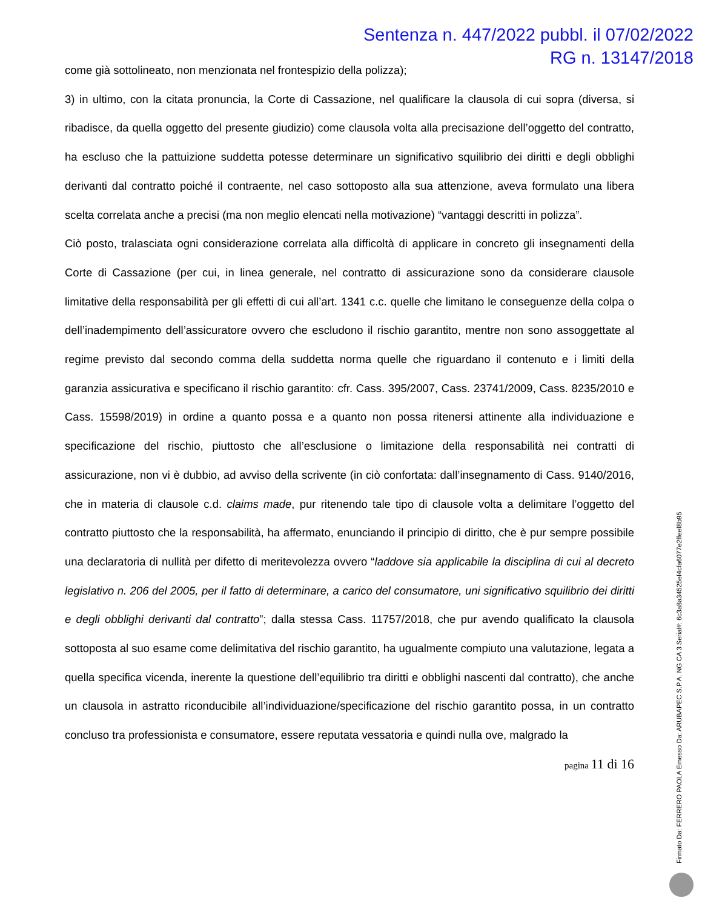Sentenza n. 447/2022 pubbl. il 07/02/2022
RG n. 13147/2018
come già sottolineato, non menzionata nel frontespizio della polizza);
3) in ultimo, con la citata pronuncia, la Corte di Cassazione, nel qualificare la clausola di cui sopra (diversa, si ribadisce, da quella oggetto del presente giudizio) come clausola volta alla precisazione dell’oggetto del contratto, ha escluso che la pattuizione suddetta potesse determinare un significativo squilibrio dei diritti e degli obblighi derivanti dal contratto poiché il contraente, nel caso sottoposto alla sua attenzione, aveva formulato una libera scelta correlata anche a precisi (ma non meglio elencati nella motivazione) “vantaggi descritti in polizza”.
Ciò posto, tralasciata ogni considerazione correlata alla difficoltà di applicare in concreto gli insegnamenti della Corte di Cassazione (per cui, in linea generale, nel contratto di assicurazione sono da considerare clausole limitative della responsabilità per gli effetti di cui all’art. 1341 c.c. quelle che limitano le conseguenze della colpa o dell’inadempimento dell’assicuratore ovvero che escludono il rischio garantito, mentre non sono assoggettate al regime previsto dal secondo comma della suddetta norma quelle che riguardano il contenuto e i limiti della garanzia assicurativa e specificano il rischio garantito: cfr. Cass. 395/2007, Cass. 23741/2009, Cass. 8235/2010 e Cass. 15598/2019) in ordine a quanto possa e a quanto non possa ritenersi attinente alla individuazione e specificazione del rischio, piuttosto che all’esclusione o limitazione della responsabilità nei contratti di assicurazione, non vi è dubbio, ad avviso della scrivente (in ciò confortata: dall’insegnamento di Cass. 9140/2016, che in materia di clausole c.d. claims made, pur ritenendo tale tipo di clausole volta a delimitare l’oggetto del contratto piuttosto che la responsabilità, ha affermato, enunciando il principio di diritto, che è pur sempre possibile una declaratoria di nullità per difetto di meritevolezza ovvero “laddove sia applicabile la disciplina di cui al decreto legislativo n. 206 del 2005, per il fatto di determinare, a carico del consumatore, uni significativo squilibrio dei diritti e degli obblighi derivanti dal contratto”; dalla stessa Cass. 11757/2018, che pur avendo qualificato la clausola sottoposta al suo esame come delimitativa del rischio garantito, ha ugualmente compiuto una valutazione, legata a quella specifica vicenda, inerente la questione dell’equilibrio tra diritti e obblighi nascenti dal contratto), che anche un clausola in astratto riconducibile all’individuazione/specificazione del rischio garantito possa, in un contratto concluso tra professionista e consumatore, essere reputata vessatoria e quindi nulla ove, malgrado la
pagina 11 di 16
Firmato Da: FERRERO PAOLA Emesso Da: ARUBAPEC S.P.A. NG CA 3 Serial#: 6c3a8a34525ef4cfa6077e2ffeef8b95